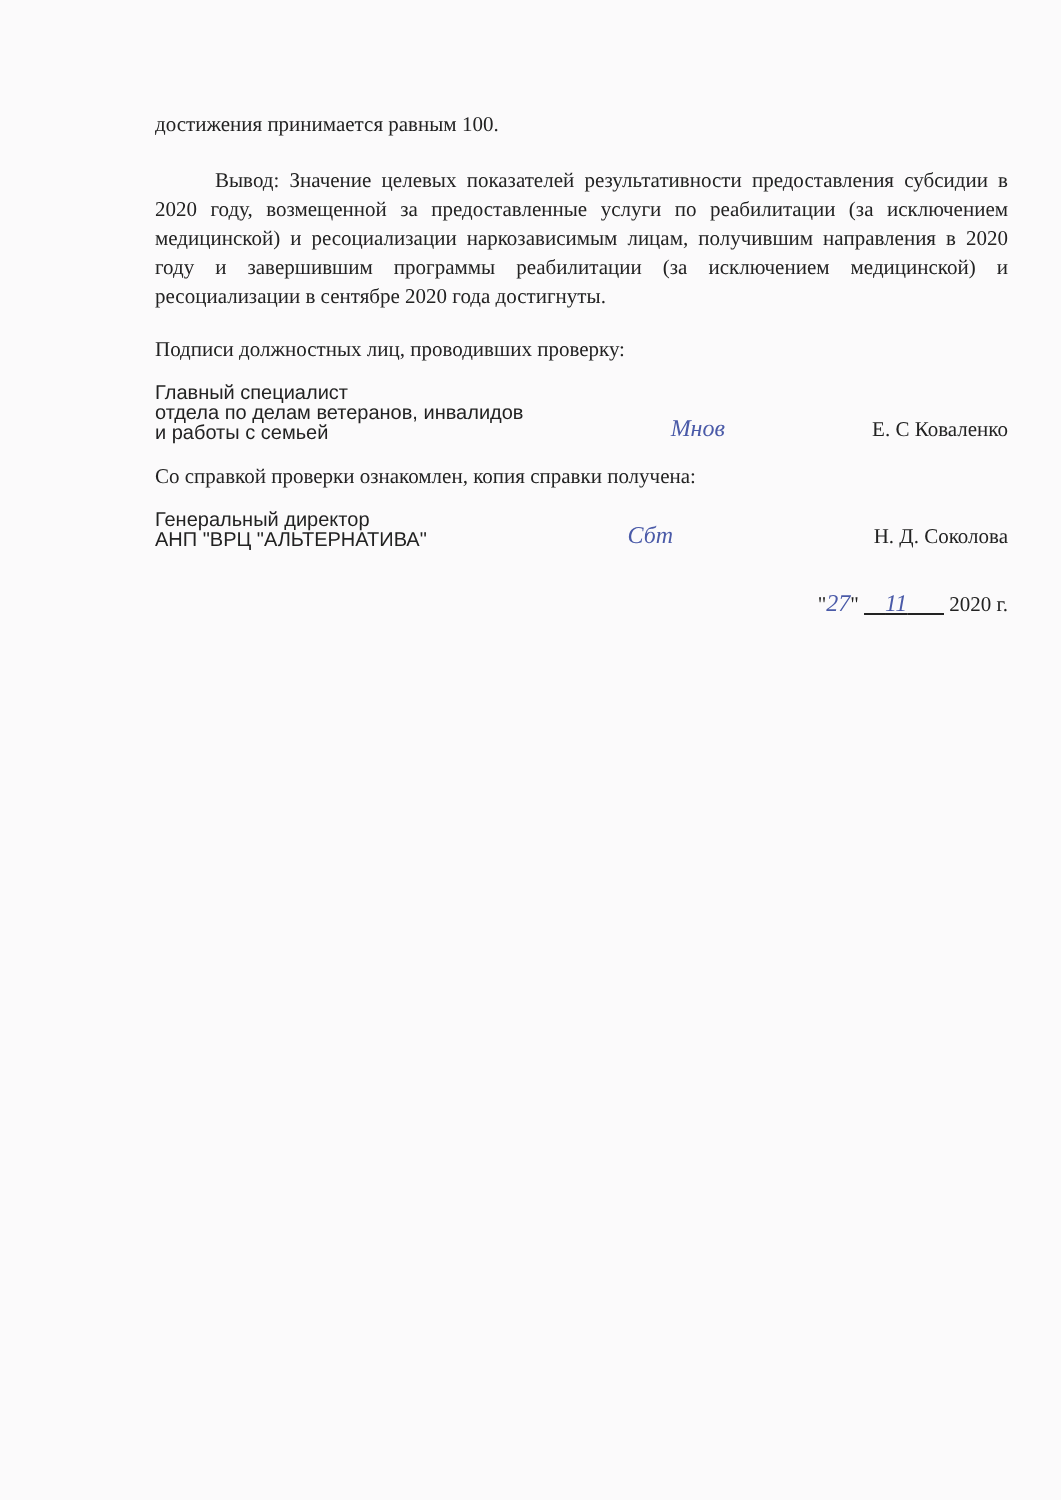достижения принимается равным 100.
Вывод: Значение целевых показателей результативности предоставления субсидии в 2020 году, возмещенной за предоставленные услуги по реабилитации (за исключением медицинской) и ресоциализации наркозависимым лицам, получившим направления в 2020 году и завершившим программы реабилитации (за исключением медицинской) и ресоциализации в сентябре 2020 года достигнуты.
Подписи должностных лиц, проводивших проверку:
Главный специалист
отдела по делам ветеранов, инвалидов
и работы с семьей
Mнов
Е. С Коваленко
Со справкой проверки ознакомлен, копия справки получена:
Генеральный директор
АНП "ВРЦ "АЛЬТЕРНАТИВА"
Сбт
Н. Д. Соколова
"27" 11 2020 г.